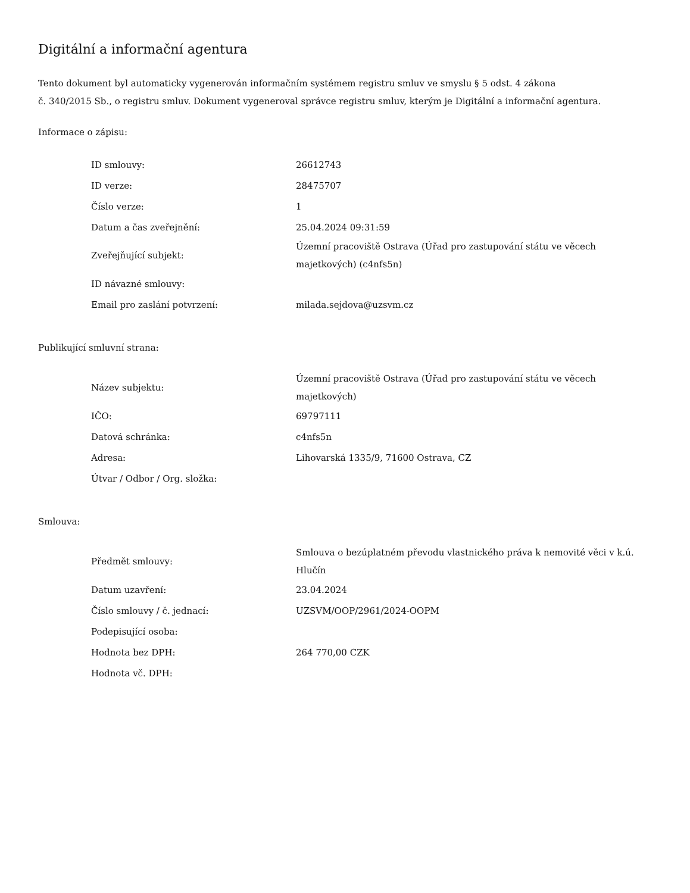Digitální a informační agentura
Tento dokument byl automaticky vygenerován informačním systémem registru smluv ve smyslu § 5 odst. 4 zákona
č. 340/2015 Sb., o registru smluv. Dokument vygeneroval správce registru smluv, kterým je Digitální a informační agentura.
Informace o zápisu:
| ID smlouvy: | 26612743 |
| ID verze: | 28475707 |
| Číslo verze: | 1 |
| Datum a čas zveřejnění: | 25.04.2024 09:31:59 |
| Zveřejňující subjekt: | Územní pracoviště Ostrava (Úřad pro zastupování státu ve věcech majetkových) (c4nfs5n) |
| ID návazné smlouvy: | |
| Email pro zaslání potvrzení: | milada.sejdova@uzsvm.cz |
Publikující smluvní strana:
| Název subjektu: | Územní pracoviště Ostrava (Úřad pro zastupování státu ve věcech majetkových) |
| IČO: | 69797111 |
| Datová schránka: | c4nfs5n |
| Adresa: | Lihovarská 1335/9, 71600 Ostrava, CZ |
| Útvar / Odbor / Org. složka: | |
Smlouva:
| Předmět smlouvy: | Smlouva o bezúplatném převodu vlastnického práva k nemovité věci v k.ú. Hlučín |
| Datum uzavření: | 23.04.2024 |
| Číslo smlouvy / č. jednací: | UZSVM/OOP/2961/2024-OOPM |
| Podepisující osoba: | |
| Hodnota bez DPH: | 264 770,00 CZK |
| Hodnota vč. DPH: | |